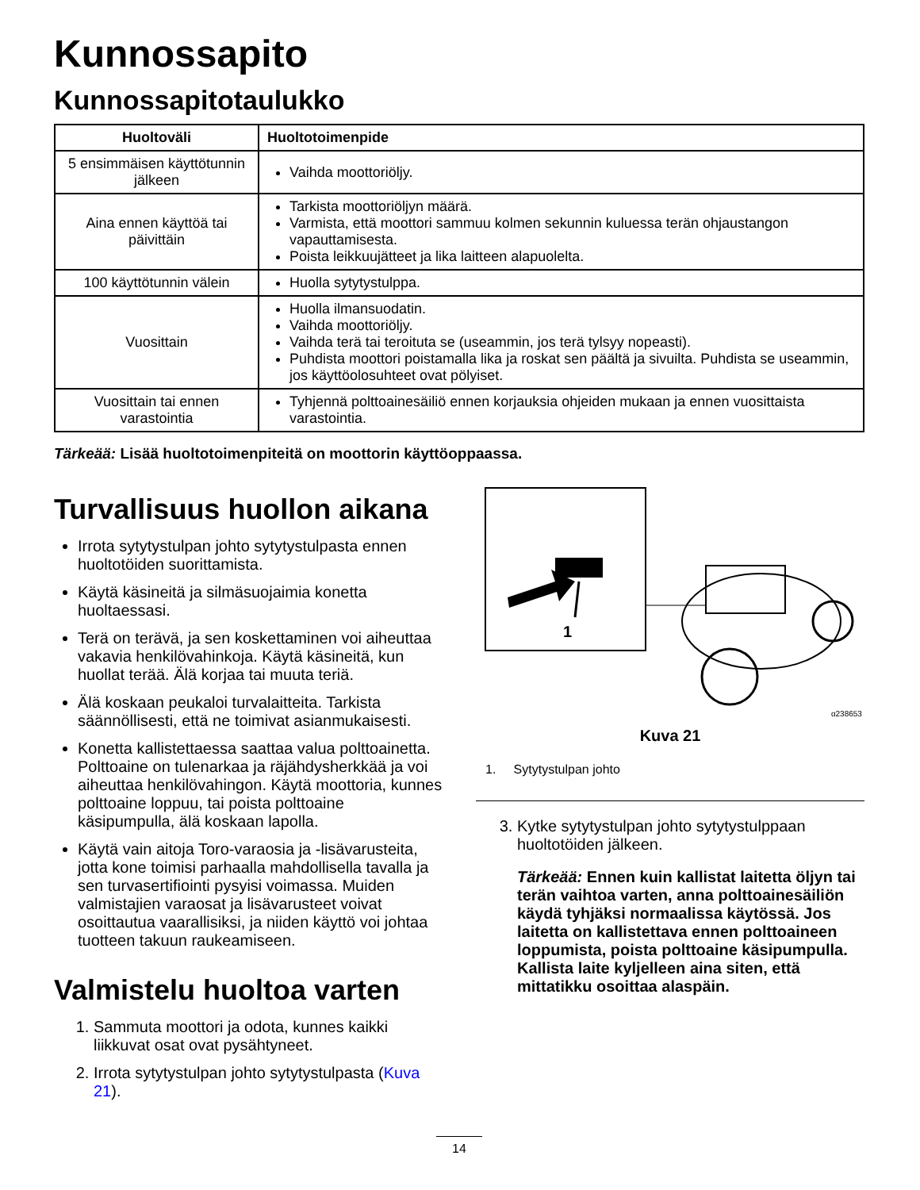Kunnossapito
Kunnossapitotaulukko
| Huoltoväli | Huoltotoimenpide |
| --- | --- |
| 5 ensimmäisen käyttötunnin jälkeen | Vaihda moottoriöljy. |
| Aina ennen käyttöä tai päivittäin | Tarkista moottoriöljyn määrä. Varmista, että moottori sammuu kolmen sekunnin kuluessa terän ohjaustangon vapauttamisesta. Poista leikkuujätteet ja lika laitteen alapuolelta. |
| 100 käyttötunnin välein | Huolla sytytystulppa. |
| Vuosittain | Huolla ilmansuodatin. Vaihda moottoriöljy. Vaihda terä tai teroituta se (useammin, jos terä tylsyy nopeasti). Puhdista moottori poistamalla lika ja roskat sen päältä ja sivuilta. Puhdista se useammin, jos käyttöolosuhteet ovat pölyiset. |
| Vuosittain tai ennen varastointia | Tyhjennä polttoainesäiliö ennen korjauksia ohjeiden mukaan ja ennen vuosittaista varastointia. |
Tärkeää: Lisää huoltotoimenpiteitä on moottorin käyttöoppaassa.
Turvallisuus huollon aikana
Irrota sytytystulpan johto sytytystulpasta ennen huoltotöiden suorittamista.
Käytä käsineitä ja silmäsuojaimia konetta huoltaessasi.
Terä on terävä, ja sen koskettaminen voi aiheuttaa vakavia henkilövahinkoja. Käytä käsineitä, kun huollat terää. Älä korjaa tai muuta teriä.
Älä koskaan peukaloi turvalaitteita. Tarkista säännöllisesti, että ne toimivat asianmukaisesti.
Konetta kallistettaessa saattaa valua polttoainetta. Polttoaine on tulenarkaa ja räjähdysherkkää ja voi aiheuttaa henkilövahingon. Käytä moottoria, kunnes polttoaine loppuu, tai poista polttoaine käsipumpulla, älä koskaan lapolla.
Käytä vain aitoja Toro-varaosia ja -lisävarusteita, jotta kone toimisi parhaalla mahdollisella tavalla ja sen turvasertifiointi pysyisi voimassa. Muiden valmistajien varaosat ja lisävarusteet voivat osoittautua vaarallisiksi, ja niiden käyttö voi johtaa tuotteen takuun raukeamiseen.
Valmistelu huoltoa varten
1. Sammuta moottori ja odota, kunnes kaikki liikkuvat osat ovat pysähtyneet.
2. Irrota sytytystulpan johto sytytystulpasta (Kuva 21).
1
g238653
Kuva 21
1. Sytytystulpan johto
3. Kytke sytytystulpan johto sytytystulppaan huoltotöiden jälkeen.
Tärkeää: Ennen kuin kallistat laitetta öljyn tai terän vaihtoa varten, anna polttoainesäiliön käydä tyhjäksi normaalissa käytössä. Jos laitetta on kallistettava ennen polttoaineen loppumista, poista polttoaine käsipumpulla. Kallista laite kyljelleen aina siten, että mittatikku osoittaa alaspäin.
14